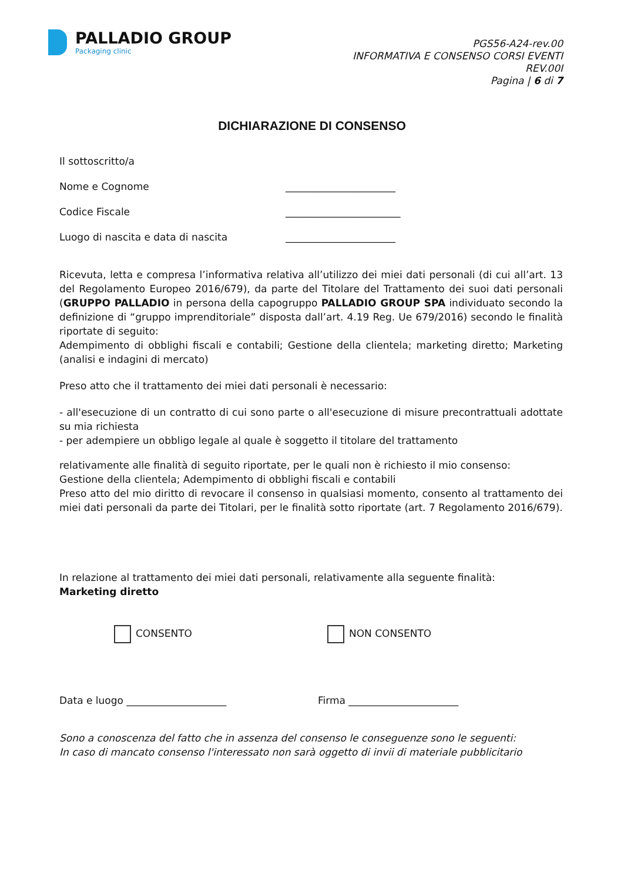PALLADIO GROUP
Packaging clinic
PGS56-A24-rev.00
INFORMATIVA E CONSENSO CORSI EVENTI
REV.00I
Pagina | 6 di 7
DICHIARAZIONE DI CONSENSO
Il sottoscritto/a
Nome e Cognome ______________________
Codice Fiscale _______________________
Luogo di nascita e data di nascita ______________________
Ricevuta, letta e compresa l’informativa relativa all’utilizzo dei miei dati personali (di cui all’art. 13 del Regolamento Europeo 2016/679), da parte del Titolare del Trattamento dei suoi dati personali (GRUPPO PALLADIO in persona della capogruppo PALLADIO GROUP SPA individuato secondo la definizione di “gruppo imprenditoriale” disposta dall’art. 4.19 Reg. Ue 679/2016) secondo le finalità riportate di seguito:
Adempimento di obblighi fiscali e contabili; Gestione della clientela; marketing diretto; Marketing (analisi e indagini di mercato)
Preso atto che il trattamento dei miei dati personali è necessario:
- all'esecuzione di un contratto di cui sono parte o all'esecuzione di misure precontrattuali adottate su mia richiesta
- per adempiere un obbligo legale al quale è soggetto il titolare del trattamento
relativamente alle finalità di seguito riportate, per le quali non è richiesto il mio consenso:
Gestione della clientela; Adempimento di obblighi fiscali e contabili
Preso atto del mio diritto di revocare il consenso in qualsiasi momento, consento al trattamento dei miei dati personali da parte dei Titolari, per le finalità sotto riportate (art. 7 Regolamento 2016/679).
In relazione al trattamento dei miei dati personali, relativamente alla seguente finalità:
Marketing diretto
CONSENTO NON CONSENTO
Data e luogo ____________________ Firma ______________________
Sono a conoscenza del fatto che in assenza del consenso le conseguenze sono le seguenti:
In caso di mancato consenso l'interessato non sarà oggetto di invii di materiale pubblicitario